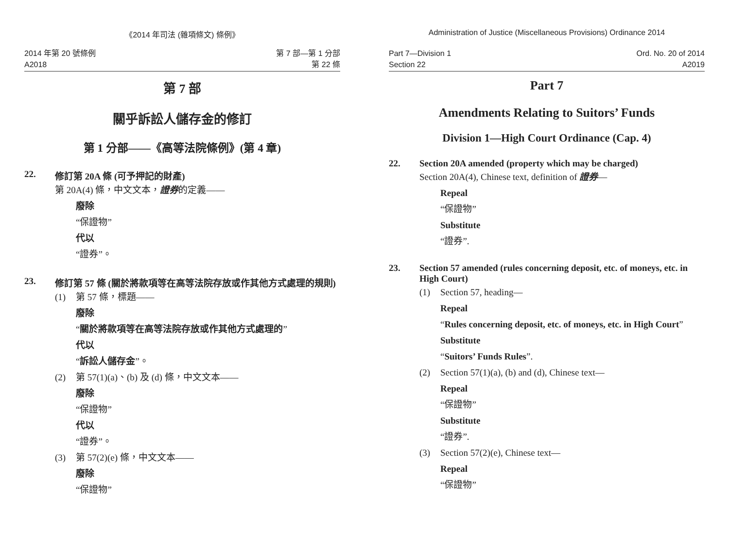《2014 年司法 (雜項條文) 條例》
2014 年第 20 號條例
A2018
第 7 部—第 1 分部
第 22 條
第 7 部
關乎訴訟人儲存金的修訂
第 1 分部——《高等法院條例》(第 4 章)
22. 修訂第 20A 條 (可予押記的財產)
第 20A(4) 條，中文文本，證券的定義——
廢除
“保證物”
代以
“證券”。
23. 修訂第 57 條 (關於將款項等在高等法院存放或作其他方式處理的規則)
(1) 第 57 條，標題——
廢除
“關於將款項等在高等法院存放或作其他方式處理的”
代以
“訴訟人儲存金”。
(2) 第 57(1)(a)、(b) 及 (d) 條，中文文本——
廢除
“保證物”
代以
“證券”。
(3) 第 57(2)(e) 條，中文文本——
廢除
“保證物”
Administration of Justice (Miscellaneous Provisions) Ordinance 2014
Part 7—Division 1
Section 22
Ord. No. 20 of 2014
A2019
Part 7
Amendments Relating to Suitors’ Funds
Division 1—High Court Ordinance (Cap. 4)
22. Section 20A amended (property which may be charged)
Section 20A(4), Chinese text, definition of 證券—
Repeal
“保證物”
Substitute
“證券”.
23. Section 57 amended (rules concerning deposit, etc. of moneys, etc. in High Court)
(1) Section 57, heading—
Repeal
“Rules concerning deposit, etc. of moneys, etc. in High Court”
Substitute
“Suitors’ Funds Rules”.
(2) Section 57(1)(a), (b) and (d), Chinese text—
Repeal
“保證物”
Substitute
“證券”.
(3) Section 57(2)(e), Chinese text—
Repeal
“保證物”